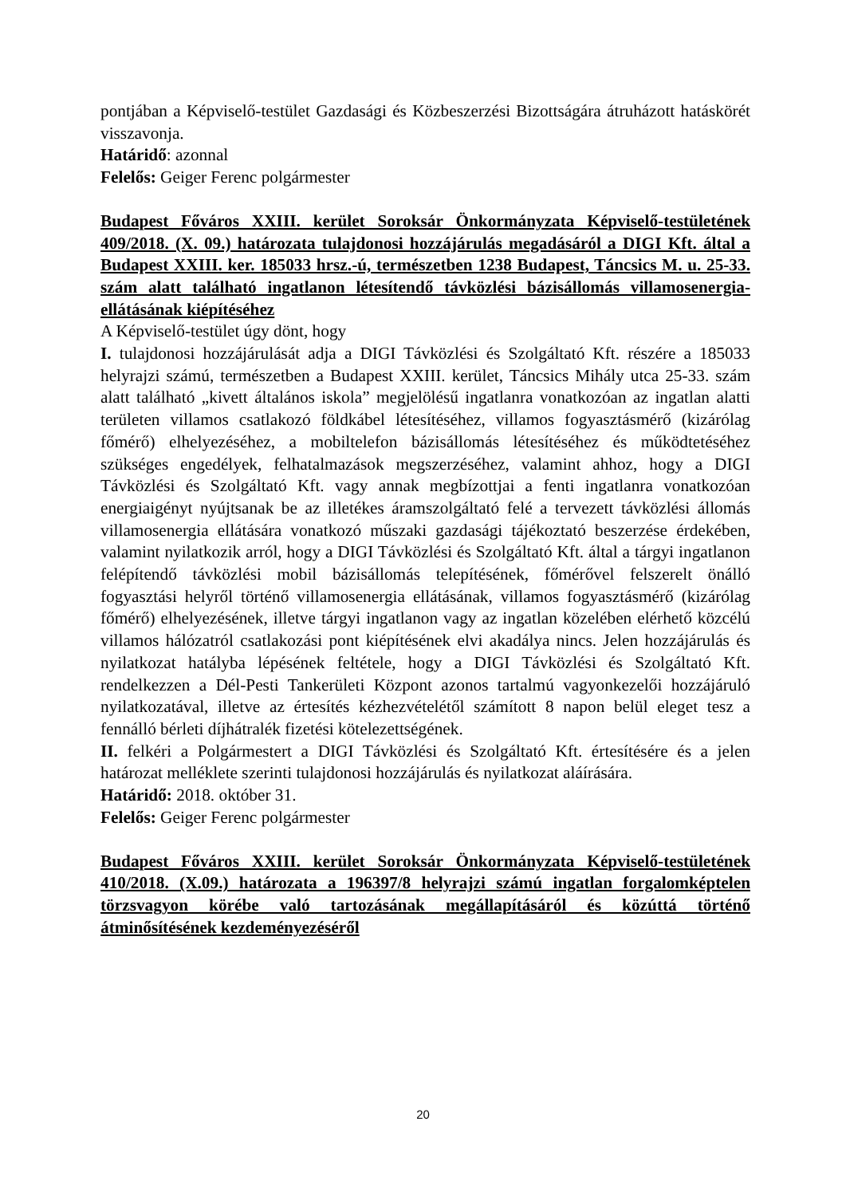pontjában a Képviselő-testület Gazdasági és Közbeszerzési Bizottságára átruházott hatáskörét visszavonja.
Határidő: azonnal
Felelős: Geiger Ferenc polgármester
Budapest Főváros XXIII. kerület Soroksár Önkormányzata Képviselő-testületének 409/2018. (X. 09.) határozata tulajdonosi hozzájárulás megadásáról a DIGI Kft. által a Budapest XXIII. ker. 185033 hrsz.-ú, természetben 1238 Budapest, Táncsics M. u. 25-33. szám alatt található ingatlanon létesítendő távközlési bázisállomás villamosenergia-ellátásának kiépítéséhez
A Képviselő-testület úgy dönt, hogy
I. tulajdonosi hozzájárulását adja a DIGI Távközlési és Szolgáltató Kft. részére a 185033 helyrajzi számú, természetben a Budapest XXIII. kerület, Táncsics Mihály utca 25-33. szám alatt található „kivett általános iskola” megjelölésű ingatlanra vonatkozóan az ingatlan alatti területen villamos csatlakozó földkábel létesítéséhez, villamos fogyasztásmérő (kizárólag főmérő) elhelyezéséhez, a mobiltelefon bázisállomás létesítéséhez és működtetéséhez szükséges engedélyek, felhatalmazások megszerzéséhez, valamint ahhoz, hogy a DIGI Távközlési és Szolgáltató Kft. vagy annak megbízottjai a fenti ingatlanra vonatkozóan energiaigényt nyújtsanak be az illetékes áramszolgáltató felé a tervezett távközlési állomás villamosenergia ellátására vonatkozó műszaki gazdasági tájékoztató beszerzése érdekében, valamint nyilatkozik arról, hogy a DIGI Távközlési és Szolgáltató Kft. által a tárgyi ingatlanon felépítendő távközlési mobil bázisállomás telepítésének, főmérővel felszerelt önálló fogyasztási helyről történő villamosenergia ellátásának, villamos fogyasztásmérő (kizárólag főmérő) elhelyezésének, illetve tárgyi ingatlanon vagy az ingatlan közelében elérhető közcélú villamos hálózatról csatlakozási pont kiépítésének elvi akadálya nincs. Jelen hozzájárulás és nyilatkozat hatályba lépésének feltétele, hogy a DIGI Távközlési és Szolgáltató Kft. rendelkezzen a Dél-Pesti Tankerületi Központ azonos tartalmú vagyonkezelői hozzájáruló nyilatkozatával, illetve az értesítés kézhezvételétől számított 8 napon belül eleget tesz a fennálló bérleti díjhátralék fizetési kötelezettségének.
II. felkéri a Polgármestert a DIGI Távközlési és Szolgáltató Kft. értesítésére és a jelen határozat melléklete szerinti tulajdonosi hozzájárulás és nyilatkozat aláírására.
Határidő: 2018. október 31.
Felelős: Geiger Ferenc polgármester
Budapest Főváros XXIII. kerület Soroksár Önkormányzata Képviselő-testületének 410/2018. (X.09.) határozata a 196397/8 helyrajzi számú ingatlan forgalomképtelen törzsvagyon körébe való tartozásának megállapításáról és közúttá történő átminősítésének kezdeményezéséről
20